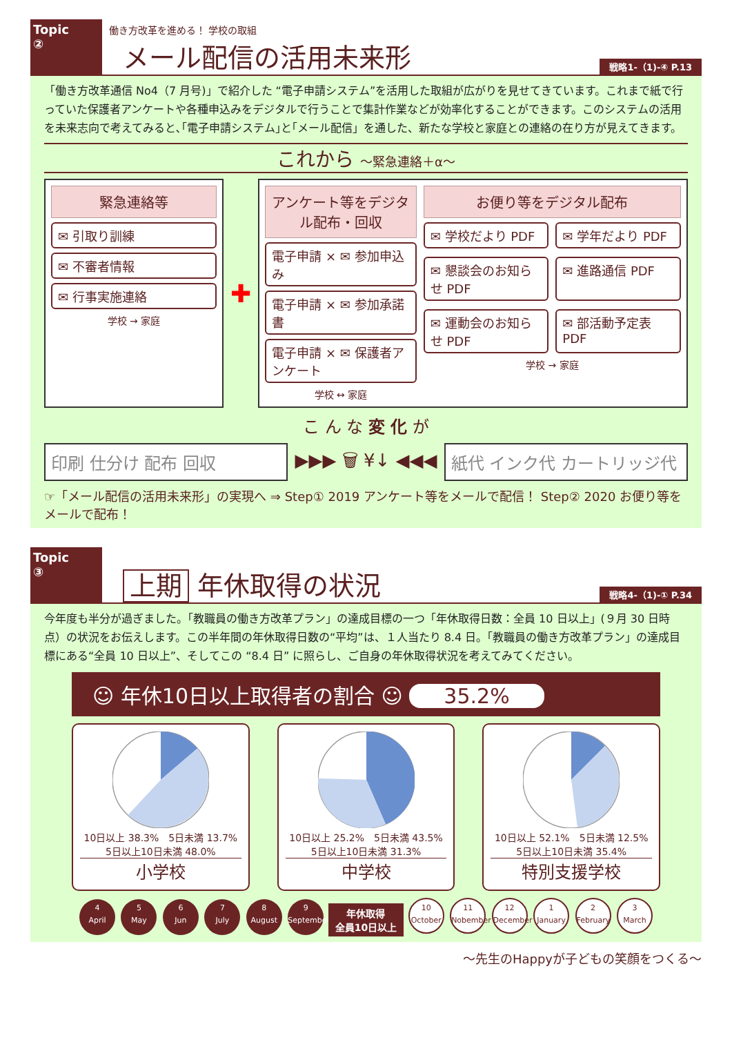Topic
②
働き方改革を進める！ 学校の取組
メール配信の活用未来形
戦略1-（1)-④ P.13
「働き方改革通信 No4（7 月号)」で紹介した “電子申請システム”を活用した取組が広がりを見せてきています。これまで紙で行っていた保護者アンケートや各種申込みをデジタルで行うことで集計作業などが効率化することができます。このシステムの活用を未来志向で考えてみると､｢電子申請システム｣と｢メール配信」を通した、新たな学校と家庭との連絡の在り方が見えてきます。
これから ～緊急連絡＋α～
緊急連絡等
✉ 引取り訓練
✉ 不審者情報
✉ 行事実施連絡
学校 → 家庭
✚
アンケート等をデジタル配布・回収
電子申請 × ✉ 参加申込み
電子申請 × ✉ 参加承諾書
電子申請 × ✉ 保護者アンケート
学校 ↔ 家庭
お便り等をデジタル配布
✉ 学校だより PDF
✉ 学年だより PDF
✉ 懇談会のお知らせ PDF
✉ 進路通信 PDF
✉ 運動会のお知らせ PDF
✉ 部活動予定表 PDF
学校 → 家庭
こ ん な 変 化 が
印刷 仕分け 配布 回収
▶▶▶ 🗑 ¥↓ ◀◀◀
紙代 インク代 カートリッジ代
☞「メール配信の活用未来形」の実現へ ⇒ Step① 2019 アンケート等をメールで配信！ Step② 2020 お便り等をメールで配布！
Topic
③
上期 年休取得の状況
戦略4-（1)-① P.34
今年度も半分が過ぎました。「教職員の働き方改革プラン」の達成目標の一つ「年休取得日数：全員 10 日以上」(９月 30 日時点）の状況をお伝えします。この半年間の年休取得日数の“平均”は、１人当たり 8.4 日。「教職員の働き方改革プラン」の達成目標にある“全員 10 日以上”、そしてこの “8.4 日” に照らし、ご自身の年休取得状況を考えてみてください。
☺ 年休10日以上取得者の割合 ☺ 35.2%
10日以上 38.3%　5日未満 13.7%　5日以上10日未満 48.0%
小学校
10日以上 25.2%　5日未満 43.5%　5日以上10日未満 31.3%
中学校
10日以上 52.1%　5日未満 12.5%　5日以上10日未満 35.4%
特別支援学校
4
April 5
May 6
Jun 7
July 8
August 9
September 年休取得
全員10日以上 10
October 11
Nobember 12
December 1
January 2
February 3
March
～先生のHappyが子どもの笑顔をつくる～